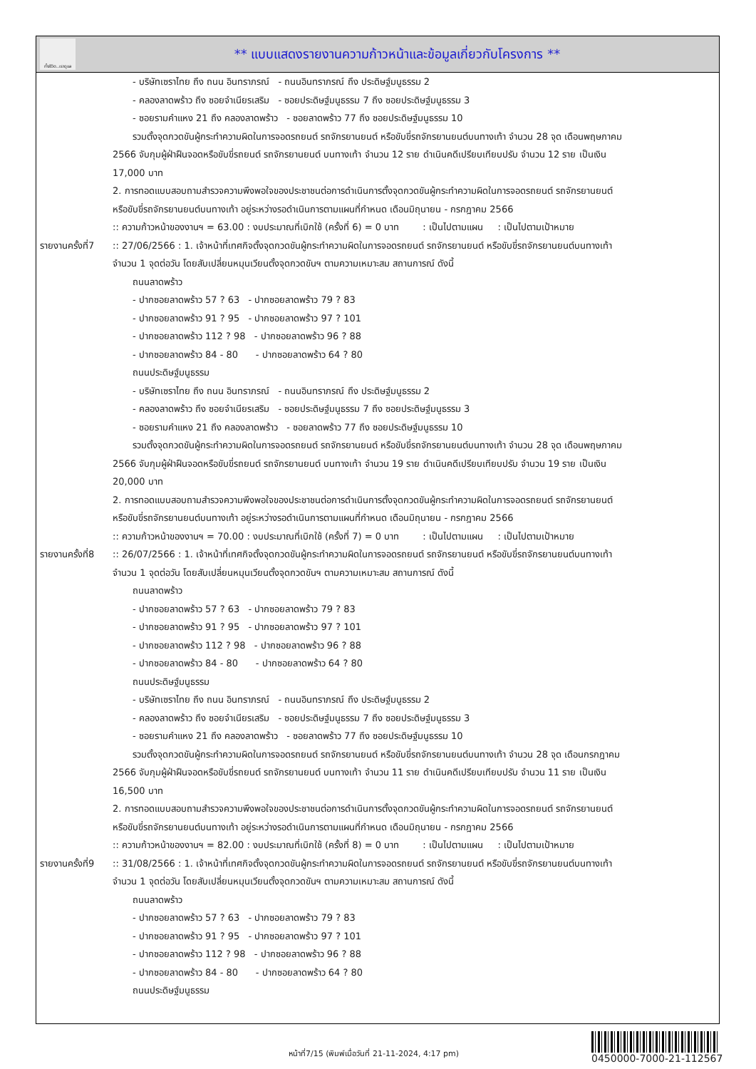ทั้งชีวิต..เราดูแล
** แบบแสดงรายงานความก้าวหน้าและข้อมูลเกี่ยวกับโครงการ **
| | - บริษัทเซราไทย ถึง ถนน อินทราภรณ์ - ถนนอินทราภรณ์ ถึง ประดิษฐ์มนูธรรม 2 - คลองลาดพร้าว ถึง ซอยจำเนียรเสริม - ซอยประดิษฐ์มนูธรรม 7 ถึง ซอยประดิษฐ์มนูธรรม 3 - ซอยรามคำแหง 21 ถึง คลองลาดพร้าว - ซอยลาดพร้าว 77 ถึง ซอยประดิษฐ์มนูธรรม 10 รวมตั้งจุดกวดขันผู้กระทำความผิดในการจอดรถยนต์ รถจักรยานยนต์ หรือขับขี่รถจักรยานยนต์บนทางเท้า จำนวน 28 จุด เดือนพฤษภาคม 2566 จับกุมผู้ฝ่าฝืนจอดหรือขับขี่รถยนต์ รถจักรยานยนต์ บนทางเท้า จำนวน 12 ราย ดำเนินคดีเปรียบเทียบปรับ จำนวน 12 ราย เป็นเงิน 17,000 บาท 2. การทอดแบบสอบถามสำรวจความพึงพอใจของประชาชนต่อการดำเนินการตั้งจุดกวดขันผู้กระทำความผิดในการจอดรถยนต์ รถจักรยานยนต์ หรือขับขี่รถจักรยานยนต์บนทางเท้า อยู่ระหว่างรอดำเนินการตามแผนที่กำหนด เดือนมิถุนายน - กรกฎาคม 2566 :: ความก้าวหน้าของงานฯ = 63.00 : งบประมาณที่เบิกใช้ (ครั้งที่ 6) = 0 บาท : เป็นไปตามแผน : เป็นไปตามเป้าหมาย |
| รายงานครั้งที่7 | :: 27/06/2566 : 1. เจ้าหน้าที่เทศกิจตั้งจุดกวดขันผู้กระทำความผิดในการจอดรถยนต์ รถจักรยานยนต์ หรือขับขี่รถจักรยานยนต์บนทางเท้า จำนวน 1 จุดต่อวัน โดยสับเปลี่ยนหมุนเวียนตั้งจุดกวดขันฯ ตามความเหมาะสม สถานการณ์ ดังนี้ ถนนลาดพร้าว - ปากซอยลาดพร้าว 57 ? 63 - ปากซอยลาดพร้าว 79 ? 83 - ปากซอยลาดพร้าว 91 ? 95 - ปากซอยลาดพร้าว 97 ? 101 - ปากซอยลาดพร้าว 112 ? 98 - ปากซอยลาดพร้าว 96 ? 88 - ปากซอยลาดพร้าว 84 - 80 - ปากซอยลาดพร้าว 64 ? 80 ถนนประดิษฐ์มนูธรรม - บริษัทเซราไทย ถึง ถนน อินทราภรณ์ - ถนนอินทราภรณ์ ถึง ประดิษฐ์มนูธรรม 2 - คลองลาดพร้าว ถึง ซอยจำเนียรเสริม - ซอยประดิษฐ์มนูธรรม 7 ถึง ซอยประดิษฐ์มนูธรรม 3 - ซอยรามคำแหง 21 ถึง คลองลาดพร้าว - ซอยลาดพร้าว 77 ถึง ซอยประดิษฐ์มนูธรรม 10 รวมตั้งจุดกวดขันผู้กระทำความผิดในการจอดรถยนต์ รถจักรยานยนต์ หรือขับขี่รถจักรยานยนต์บนทางเท้า จำนวน 28 จุด เดือนพฤษภาคม 2566 จับกุมผู้ฝ่าฝืนจอดหรือขับขี่รถยนต์ รถจักรยานยนต์ บนทางเท้า จำนวน 19 ราย ดำเนินคดีเปรียบเทียบปรับ จำนวน 19 ราย เป็นเงิน 20,000 บาท 2. การทอดแบบสอบถามสำรวจความพึงพอใจของประชาชนต่อการดำเนินการตั้งจุดกวดขันผู้กระทำความผิดในการจอดรถยนต์ รถจักรยานยนต์ หรือขับขี่รถจักรยานยนต์บนทางเท้า อยู่ระหว่างรอดำเนินการตามแผนที่กำหนด เดือนมิถุนายน - กรกฎาคม 2566 :: ความก้าวหน้าของงานฯ = 70.00 : งบประมาณที่เบิกใช้ (ครั้งที่ 7) = 0 บาท : เป็นไปตามแผน : เป็นไปตามเป้าหมาย |
| รายงานครั้งที่8 | :: 26/07/2566 : 1. เจ้าหน้าที่เทศกิจตั้งจุดกวดขันผู้กระทำความผิดในการจอดรถยนต์ รถจักรยานยนต์ หรือขับขี่รถจักรยานยนต์บนทางเท้า จำนวน 1 จุดต่อวัน โดยสับเปลี่ยนหมุนเวียนตั้งจุดกวดขันฯ ตามความเหมาะสม สถานการณ์ ดังนี้ ถนนลาดพร้าว - ปากซอยลาดพร้าว 57 ? 63 - ปากซอยลาดพร้าว 79 ? 83 - ปากซอยลาดพร้าว 91 ? 95 - ปากซอยลาดพร้าว 97 ? 101 - ปากซอยลาดพร้าว 112 ? 98 - ปากซอยลาดพร้าว 96 ? 88 - ปากซอยลาดพร้าว 84 - 80 - ปากซอยลาดพร้าว 64 ? 80 ถนนประดิษฐ์มนูธรรม - บริษัทเซราไทย ถึง ถนน อินทราภรณ์ - ถนนอินทราภรณ์ ถึง ประดิษฐ์มนูธรรม 2 - คลองลาดพร้าว ถึง ซอยจำเนียรเสริม - ซอยประดิษฐ์มนูธรรม 7 ถึง ซอยประดิษฐ์มนูธรรม 3 - ซอยรามคำแหง 21 ถึง คลองลาดพร้าว - ซอยลาดพร้าว 77 ถึง ซอยประดิษฐ์มนูธรรม 10 รวมตั้งจุดกวดขันผู้กระทำความผิดในการจอดรถยนต์ รถจักรยานยนต์ หรือขับขี่รถจักรยานยนต์บนทางเท้า จำนวน 28 จุด เดือนกรกฎาคม 2566 จับกุมผู้ฝ่าฝืนจอดหรือขับขี่รถยนต์ รถจักรยานยนต์ บนทางเท้า จำนวน 11 ราย ดำเนินคดีเปรียบเทียบปรับ จำนวน 11 ราย เป็นเงิน 16,500 บาท 2. การทอดแบบสอบถามสำรวจความพึงพอใจของประชาชนต่อการดำเนินการตั้งจุดกวดขันผู้กระทำความผิดในการจอดรถยนต์ รถจักรยานยนต์ หรือขับขี่รถจักรยานยนต์บนทางเท้า อยู่ระหว่างรอดำเนินการตามแผนที่กำหนด เดือนมิถุนายน - กรกฎาคม 2566 :: ความก้าวหน้าของงานฯ = 82.00 : งบประมาณที่เบิกใช้ (ครั้งที่ 8) = 0 บาท : เป็นไปตามแผน : เป็นไปตามเป้าหมาย |
| รายงานครั้งที่9 | :: 31/08/2566 : 1. เจ้าหน้าที่เทศกิจตั้งจุดกวดขันผู้กระทำความผิดในการจอดรถยนต์ รถจักรยานยนต์ หรือขับขี่รถจักรยานยนต์บนทางเท้า จำนวน 1 จุดต่อวัน โดยสับเปลี่ยนหมุนเวียนตั้งจุดกวดขันฯ ตามความเหมาะสม สถานการณ์ ดังนี้ ถนนลาดพร้าว - ปากซอยลาดพร้าว 57 ? 63 - ปากซอยลาดพร้าว 79 ? 83 - ปากซอยลาดพร้าว 91 ? 95 - ปากซอยลาดพร้าว 97 ? 101 - ปากซอยลาดพร้าว 112 ? 98 - ปากซอยลาดพร้าว 96 ? 88 - ปากซอยลาดพร้าว 84 - 80 - ปากซอยลาดพร้าว 64 ? 80 ถนนประดิษฐ์มนูธรรม |
หน้าที่7/15 (พิมพ์เมื่อวันที่ 21-11-2024, 4:17 pm)
0450000-7000-21-112567